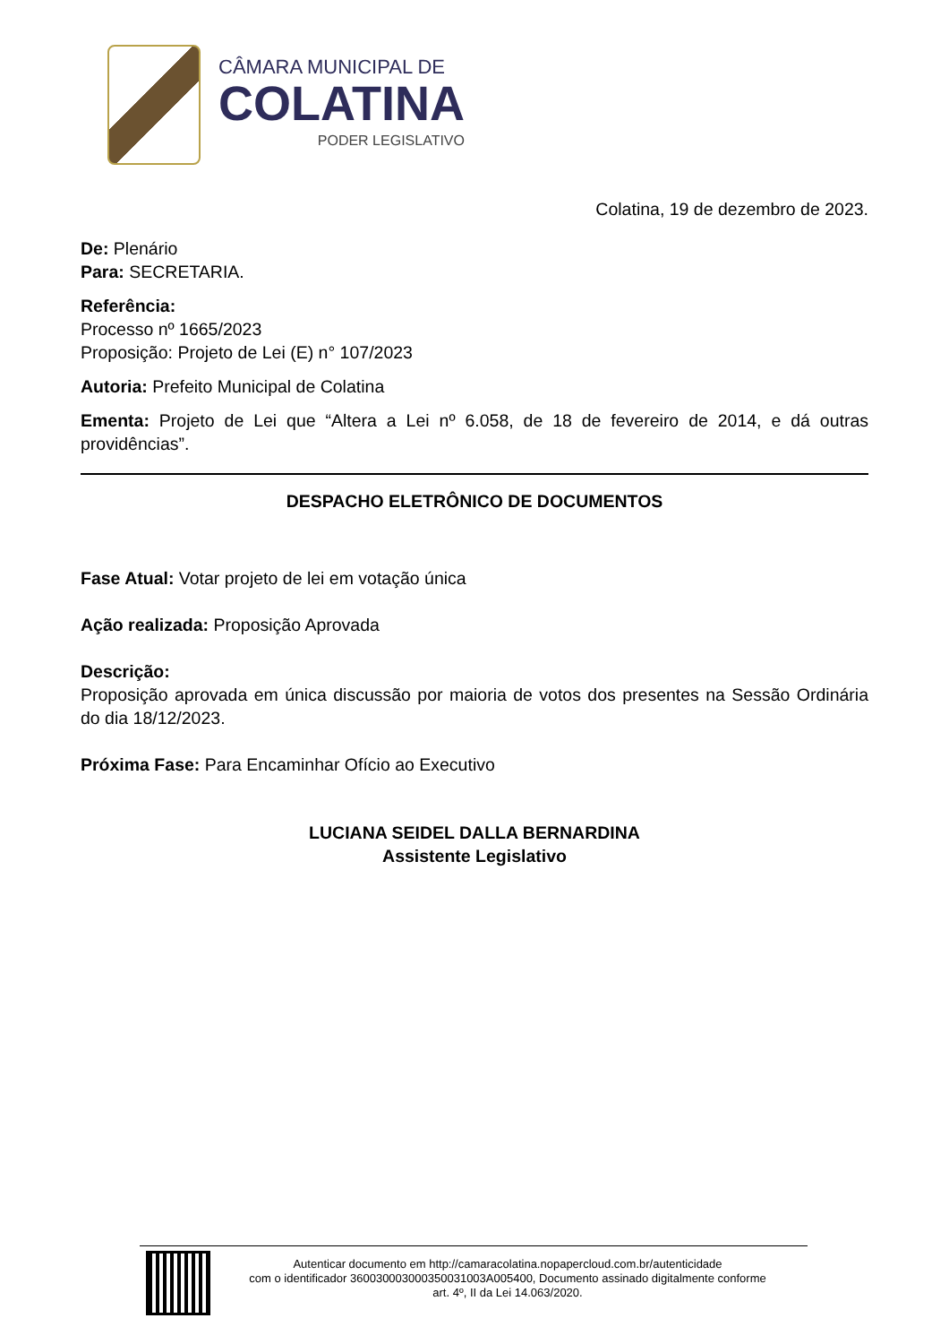CÂMARA MUNICIPAL DE
COLATINA
PODER LEGISLATIVO
Colatina, 19 de dezembro de 2023.
De: Plenário
Para: SECRETARIA.
Referência:
Processo nº 1665/2023
Proposição: Projeto de Lei (E) n° 107/2023
Autoria: Prefeito Municipal de Colatina
Ementa: Projeto de Lei que “Altera a Lei nº 6.058, de 18 de fevereiro de 2014, e dá outras providências”.
DESPACHO ELETRÔNICO DE DOCUMENTOS
Fase Atual: Votar projeto de lei em votação única
Ação realizada: Proposição Aprovada
Descrição:
Proposição aprovada em única discussão por maioria de votos dos presentes na Sessão Ordinária do dia 18/12/2023.
Próxima Fase: Para Encaminhar Ofício ao Executivo
LUCIANA SEIDEL DALLA BERNARDINA
Assistente Legislativo
Autenticar documento em http://camaracolatina.nopapercloud.com.br/autenticidade
com o identificador 3600300030003500310​03A005400, Documento assinado digitalmente conforme
art. 4º, II da Lei 14.063/2020.